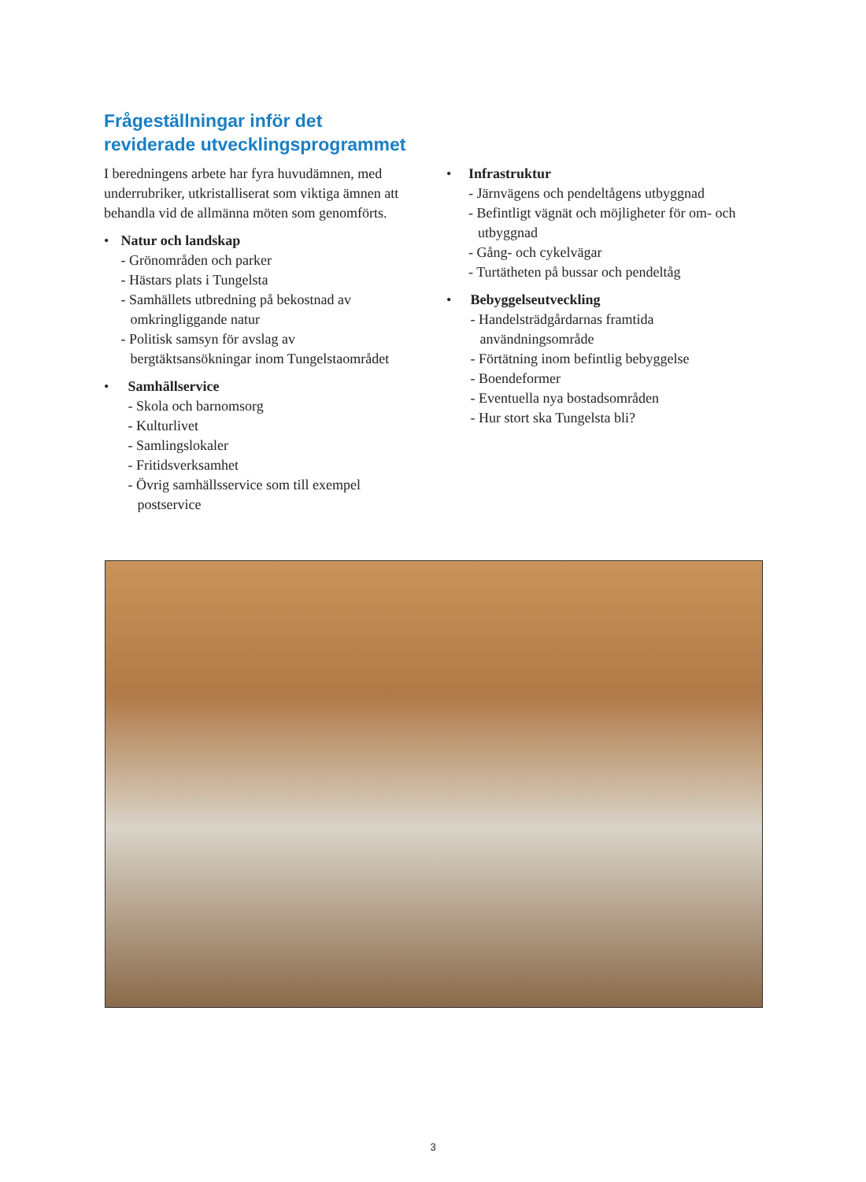Frågeställningar inför det
reviderade utvecklingsprogrammet
I beredningens arbete har fyra huvudämnen, med underrubriker, utkristalliserat som viktiga ämnen att behandla vid de allmänna möten som genomförts.
• Natur och landskap
- Grönområden och parker
- Hästars plats i Tungelsta
- Samhällets utbredning på bekostnad av omkringliggande natur
- Politisk samsyn för avslag av bergtäktsansökningar inom Tungelstaområdet
• Samhällservice
- Skola och barnomsorg
- Kulturlivet
- Samlingslokaler
- Fritidsverksamhet
- Övrig samhällsservice som till exempel postservice
• Infrastruktur
- Järnvägens och pendeltågens utbyggnad
- Befintligt vägnät och möjligheter för om- och utbyggnad
- Gång- och cykelvägar
- Turtätheten på bussar och pendeltåg
• Bebyggelseutveckling
- Handelsträdgårdarnas framtida användningsområde
- Förtätning inom befintlig bebyggelse
- Boendeformer
- Eventuella nya bostadsområden
- Hur stort ska Tungelsta bli?
3